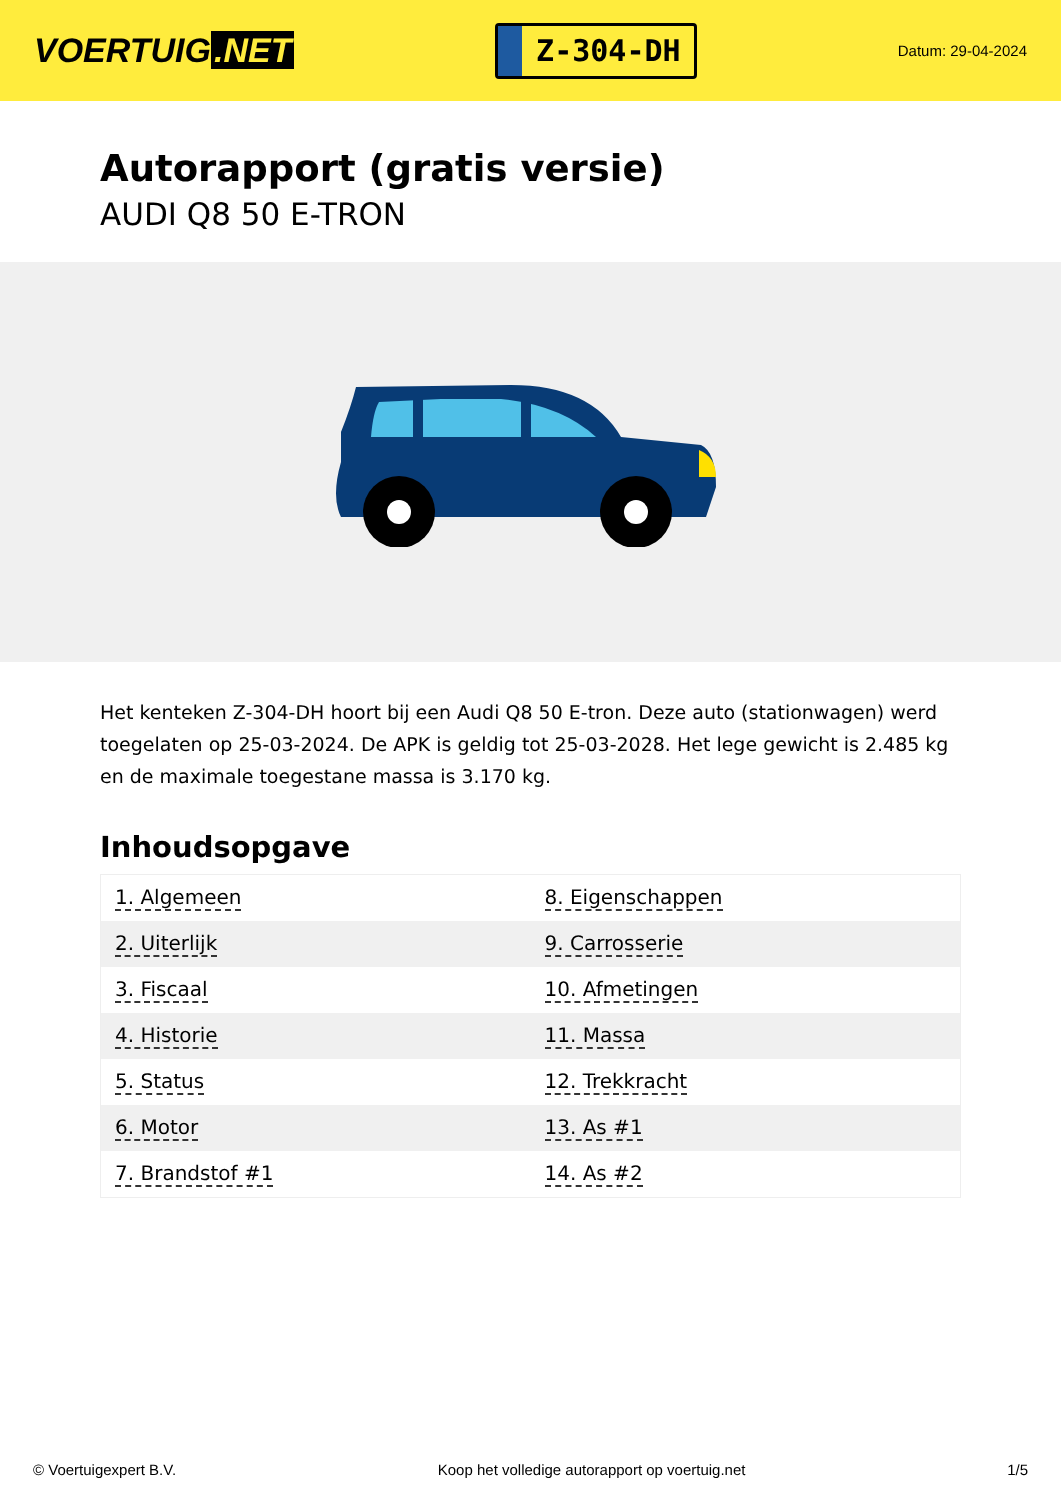VOERTUIG.NET
Z-304-DH
Datum: 29-04-2024
Autorapport (gratis versie)
AUDI Q8 50 E-TRON
Het kenteken Z-304-DH hoort bij een Audi Q8 50 E-tron. Deze auto (stationwagen) werd toegelaten op 25-03-2024. De APK is geldig tot 25-03-2028. Het lege gewicht is 2.485 kg en de maximale toegestane massa is 3.170 kg.
Inhoudsopgave
| 1. Algemeen | 8. Eigenschappen |
| 2. Uiterlijk | 9. Carrosserie |
| 3. Fiscaal | 10. Afmetingen |
| 4. Historie | 11. Massa |
| 5. Status | 12. Trekkracht |
| 6. Motor | 13. As #1 |
| 7. Brandstof #1 | 14. As #2 |
© Voertuigexpert B.V. Koop het volledige autorapport op voertuig.net 1/5